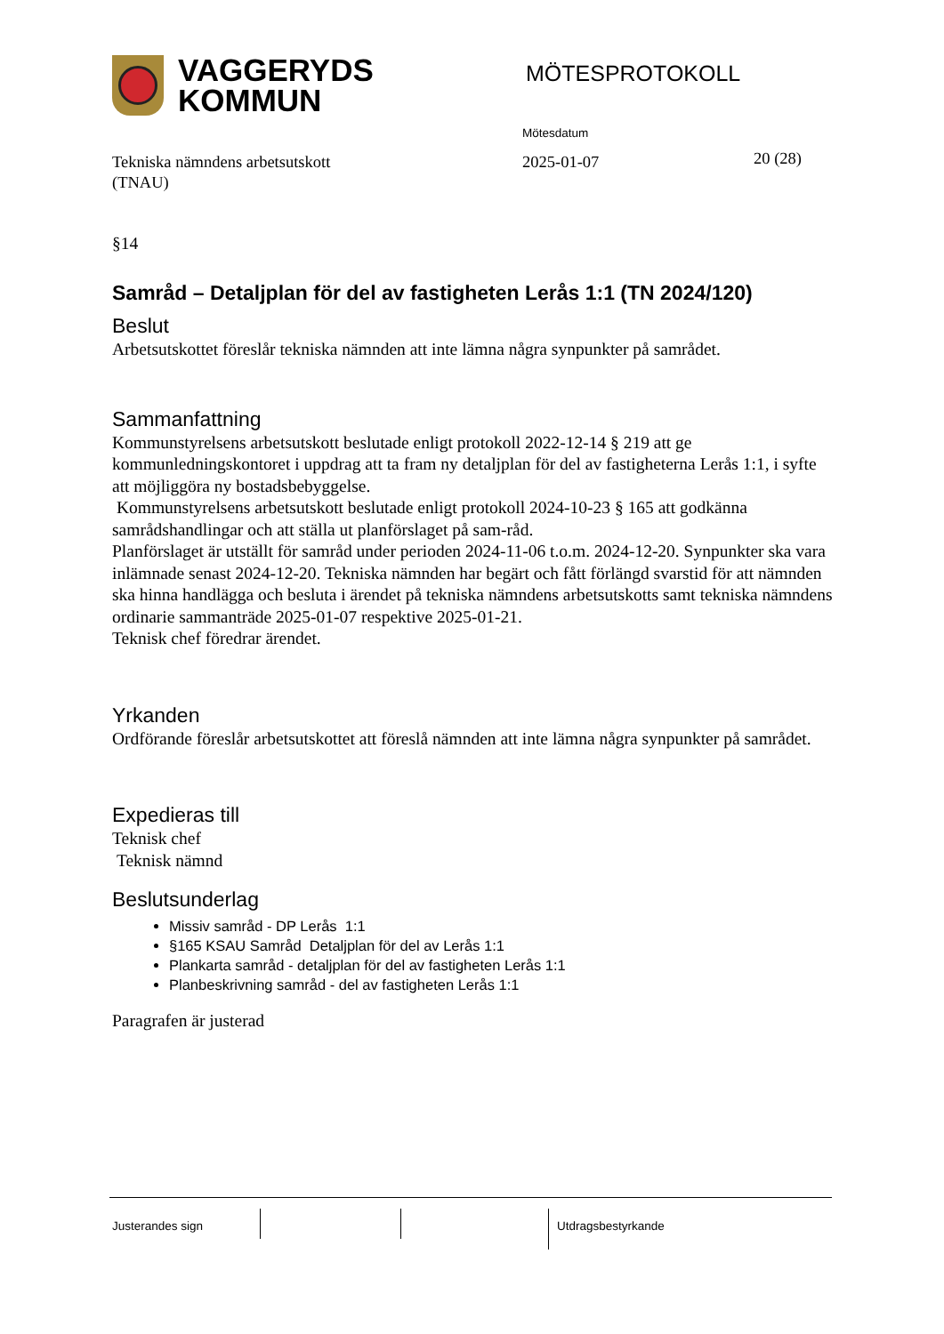VAGGERYDS
KOMMUN
MÖTESPROTOKOLL
Mötesdatum
Tekniska nämndens arbetsutskott
(TNAU)
2025-01-07
20 (28)
§14
Samråd – Detaljplan för del av fastigheten Lerås 1:1 (TN 2024/120)
Beslut
Arbetsutskottet föreslår tekniska nämnden att inte lämna några synpunkter på samrådet.
Sammanfattning
Kommunstyrelsens arbetsutskott beslutade enligt protokoll 2022-12-14 § 219 att ge kommunledningskontoret i uppdrag att ta fram ny detaljplan för del av fastigheterna Lerås 1:1, i syfte att möjliggöra ny bostadsbebyggelse.
Kommunstyrelsens arbetsutskott beslutade enligt protokoll 2024-10-23 § 165 att godkänna samrådshandlingar och att ställa ut planförslaget på sam-råd.
Planförslaget är utställt för samråd under perioden 2024-11-06 t.o.m. 2024-12-20. Synpunkter ska vara inlämnade senast 2024-12-20. Tekniska nämnden har begärt och fått förlängd svarstid för att nämnden ska hinna handlägga och besluta i ärendet på tekniska nämndens arbetsutskotts samt tekniska nämndens ordinarie sammanträde 2025-01-07 respektive 2025-01-21.
Teknisk chef föredrar ärendet.
Yrkanden
Ordförande föreslår arbetsutskottet att föreslå nämnden att inte lämna några synpunkter på samrådet.
Expedieras till
Teknisk chef
Teknisk nämnd
Beslutsunderlag
Missiv samråd - DP Lerås 1:1
§165 KSAU Samråd Detaljplan för del av Lerås 1:1
Plankarta samråd - detaljplan för del av fastigheten Lerås 1:1
Planbeskrivning samråd - del av fastigheten Lerås 1:1
Paragrafen är justerad
Justerandes sign Utdragsbestyrkande